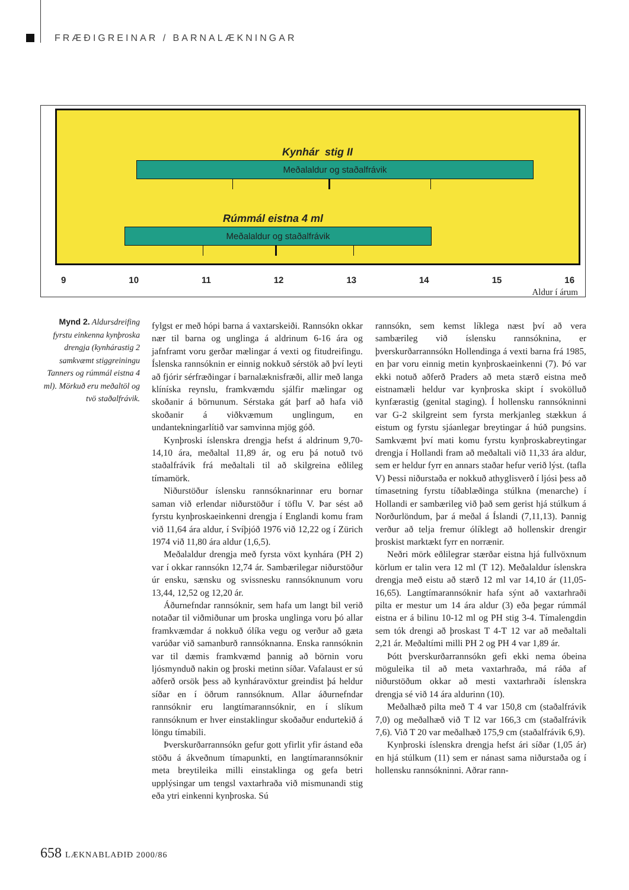FRÆÐIGREINAR / BARNALÆKNINGAR
Kynhár stig II
Meðalaldur og staðalfrávik
Rúmmál eistna 4 ml
Meðalaldur og staðalfrávik
9 10 11 12 13 14 15 16
Aldur í árum
Mynd 2. Aldursdreifing fyrstu einkenna kynþroska drengja (kynhárastig 2 samkvæmt stiggreiningu Tanners og rúmmál eistna 4 ml). Mörkuð eru meðaltöl og tvö staðalfrávik.
fylgst er með hópi barna á vaxtarskeiði. Rannsókn okkar nær til barna og unglinga á aldrinum 6-16 ára og jafnframt voru gerðar mælingar á vexti og fitudreifingu. Íslenska rannsóknin er einnig nokkuð sérstök að því leyti að fjórir sérfræðingar í barnalæknisfræði, allir með langa klíníska reynslu, framkvæmdu sjálfir mælingar og skoðanir á börnunum. Sérstaka gát þarf að hafa við skoðanir á viðkvæmum unglingum, en undantekningarlítið var samvinna mjög góð.
Kynþroski íslenskra drengja hefst á aldrinum 9,70-14,10 ára, meðaltal 11,89 ár, og eru þá notuð tvö staðalfrávik frá meðaltali til að skilgreina eðlileg tímamörk.
Niðurstöður íslensku rannsóknarinnar eru bornar saman við erlendar niðurstöður í töflu V. Þar sést að fyrstu kynþroskaeinkenni drengja í Englandi komu fram við 11,64 ára aldur, í Svíþjóð 1976 við 12,22 og í Zürich 1974 við 11,80 ára aldur (1,6,5).
Meðalaldur drengja með fyrsta vöxt kynhára (PH 2) var í okkar rannsókn 12,74 ár. Sambærilegar niðurstöður úr ensku, sænsku og svissnesku rannsóknunum voru 13,44, 12,52 og 12,20 ár.
Áðurnefndar rannsóknir, sem hafa um langt bil verið notaðar til viðmiðunar um þroska unglinga voru þó allar framkvæmdar á nokkuð ólíka vegu og verður að gæta varúðar við samanburð rannsóknanna. Enska rannsóknin var til dæmis framkvæmd þannig að börnin voru ljósmynduð nakin og þroski metinn síðar. Vafalaust er sú aðferð orsök þess að kynháravöxtur greindist þá heldur síðar en í öðrum rannsóknum. Allar áðurnefndar rannsóknir eru langtímarannsóknir, en í slíkum rannsóknum er hver einstaklingur skoðaður endurtekið á löngu tímabili.
Þverskurðarrannsókn gefur gott yfirlit yfir ástand eða stöðu á ákveðnum tímapunkti, en langtímarannsóknir meta breytileika milli einstaklinga og gefa betri upplýsingar um tengsl vaxtarhraða við mismunandi stig eða ytri einkenni kynþroska. Sú
rannsókn, sem kemst líklega næst því að vera sambærileg við íslensku rannsóknina, er þverskurðarrannsókn Hollendinga á vexti barna frá 1985, en þar voru einnig metin kynþroskaeinkenni (7). Þó var ekki notuð aðferð Praders að meta stærð eistna með eistnamæli heldur var kynþroska skipt í svokölluð kynfærastig (genital staging). Í hollensku rannsókninni var G-2 skilgreint sem fyrsta merkjanleg stækkun á eistum og fyrstu sjáanlegar breytingar á húð pungsins. Samkvæmt því mati komu fyrstu kynþroskabreytingar drengja í Hollandi fram að meðaltali við 11,33 ára aldur, sem er heldur fyrr en annars staðar hefur verið lýst. (tafla V) Þessi niðurstaða er nokkuð athyglisverð í ljósi þess að tímasetning fyrstu tíðablæðinga stúlkna (menarche) í Hollandi er sambærileg við það sem gerist hjá stúlkum á Norðurlöndum, þar á meðal á Íslandi (7,11,13). Þannig verður að telja fremur ólíklegt að hollenskir drengir þroskist marktækt fyrr en norrænir.
Neðri mörk eðlilegrar stærðar eistna hjá fullvöxnum körlum er talin vera 12 ml (T 12). Meðalaldur íslenskra drengja með eistu að stærð 12 ml var 14,10 ár (11,05-16,65). Langtímarannsóknir hafa sýnt að vaxtarhraði pilta er mestur um 14 ára aldur (3) eða þegar rúmmál eistna er á bilinu 10-12 ml og PH stig 3-4. Tímalengdin sem tók drengi að þroskast T 4-T 12 var að meðaltali 2,21 ár. Meðaltími milli PH 2 og PH 4 var 1,89 ár.
Þótt þverskurðarrannsókn gefi ekki nema óbeina möguleika til að meta vaxtarhraða, má ráða af niðurstöðum okkar að mesti vaxtarhraði íslenskra drengja sé við 14 ára aldurinn (10).
Meðalhæð pilta með T 4 var 150,8 cm (staðalfrávik 7,0) og meðalhæð við T l2 var 166,3 cm (staðalfrávik 7,6). Við T 20 var meðalhæð 175,9 cm (staðalfrávik 6,9).
Kynþroski íslenskra drengja hefst ári síðar (1,05 ár) en hjá stúlkum (11) sem er nánast sama niðurstaða og í hollensku rannsókninni. Aðrar rann-
658 LÆKNABLAÐIÐ 2000/86